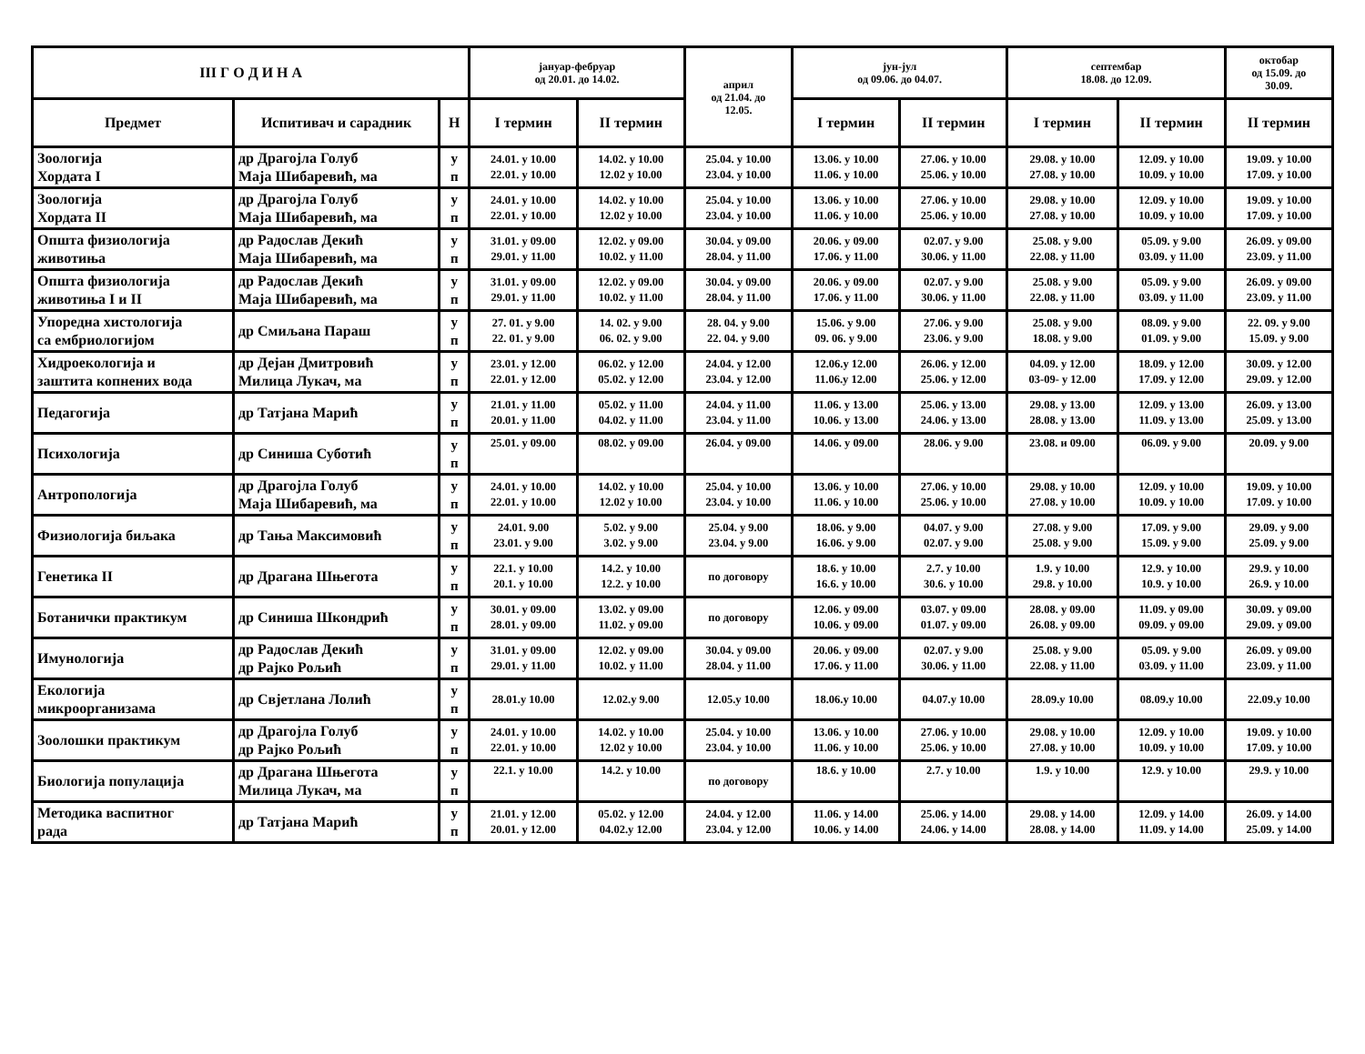| III Г О Д И Н А | | | јануар-фебруар од 20.01. до 14.02. | | април од 21.04. до 12.05. | јун-јул од 09.06. до 04.07. | | септембар 18.08. до 12.09. | | октобар од 15.09. до 30.09. |
| --- | --- | --- | --- | --- | --- | --- | --- | --- | --- | --- |
| Предмет | Испитивач и сарадник | Н | I термин | II термин | | I термин | II термин | I термин | II термин | II термин |
| Зоологија Хордата I | др Драгојла Голуб Маја Шибаревић, ма | у п | 24.01. у 10.00 22.01. у 10.00 | 14.02. у 10.00 12.02 у 10.00 | 25.04. у 10.00 23.04. у 10.00 | 13.06. у 10.00 11.06. у 10.00 | 27.06. у 10.00 25.06. у 10.00 | 29.08. у 10.00 27.08. у 10.00 | 12.09. у 10.00 10.09. у 10.00 | 19.09. у 10.00 17.09. у 10.00 |
| Зоологија Хордата II | др Драгојла Голуб Маја Шибаревић, ма | у п | 24.01. у 10.00 22.01. у 10.00 | 14.02. у 10.00 12.02 у 10.00 | 25.04. у 10.00 23.04. у 10.00 | 13.06. у 10.00 11.06. у 10.00 | 27.06. у 10.00 25.06. у 10.00 | 29.08. у 10.00 27.08. у 10.00 | 12.09. у 10.00 10.09. у 10.00 | 19.09. у 10.00 17.09. у 10.00 |
| Општа физиологија животиња | др Радослав Декић Маја Шибаревић, ма | у п | 31.01. у 09.00 29.01. у 11.00 | 12.02. у 09.00 10.02. у 11.00 | 30.04. у 09.00 28.04. у 11.00 | 20.06. у 09.00 17.06. у 11.00 | 02.07. у 9.00 30.06. у 11.00 | 25.08. у 9.00 22.08. у 11.00 | 05.09. у 9.00 03.09. у 11.00 | 26.09. у 09.00 23.09. у 11.00 |
| Општа физиологија животиња I и II | др Радослав Декић Маја Шибаревић, ма | у п | 31.01. у 09.00 29.01. у 11.00 | 12.02. у 09.00 10.02. у 11.00 | 30.04. у 09.00 28.04. у 11.00 | 20.06. у 09.00 17.06. у 11.00 | 02.07. у 9.00 30.06. у 11.00 | 25.08. у 9.00 22.08. у 11.00 | 05.09. у 9.00 03.09. у 11.00 | 26.09. у 09.00 23.09. у 11.00 |
| Упоредна хистологија са ембриологијом | др Смиљана Параш | у п | 27. 01. у 9.00 22. 01. у 9.00 | 14. 02. у 9.00 06. 02. у 9.00 | 28. 04. у 9.00 22. 04. у 9.00 | 15.06. у 9.00 09. 06. у 9.00 | 27.06. у 9.00 23.06. у 9.00 | 25.08. у 9.00 18.08. у 9.00 | 08.09. у 9.00 01.09. у 9.00 | 22. 09. у 9.00 15.09. у 9.00 |
| Хидроекологија и заштита копнених вода | др Дејан Дмитровић Милица Лукач, ма | у п | 23.01. у 12.00 22.01. у 12.00 | 06.02. у 12.00 05.02. у 12.00 | 24.04. у 12.00 23.04. у 12.00 | 12.06.у 12.00 11.06.у 12.00 | 26.06. у 12.00 25.06. у 12.00 | 04.09. у 12.00 03-09- у 12.00 | 18.09. у 12.00 17.09. у 12.00 | 30.09. у 12.00 29.09. у 12.00 |
| Педагогија | др Татјана Марић | у п | 21.01. у 11.00 20.01. у 11.00 | 05.02. у 11.00 04.02. у 11.00 | 24.04. у 11.00 23.04. у 11.00 | 11.06. у 13.00 10.06. у 13.00 | 25.06. у 13.00 24.06. у 13.00 | 29.08. у 13.00 28.08. у 13.00 | 12.09. у 13.00 11.09. у 13.00 | 26.09. у 13.00 25.09. у 13.00 |
| Психологија | др Синиша Суботић | у п | 25.01. у 09.00 | 08.02. у 09.00 | 26.04. у 09.00 | 14.06. у 09.00 | 28.06. у 9.00 | 23.08. и 09.00 | 06.09. у 9.00 | 20.09. у 9.00 |
| Антропологија | др Драгојла Голуб Маја Шибаревић, ма | у п | 24.01. у 10.00 22.01. у 10.00 | 14.02. у 10.00 12.02 у 10.00 | 25.04. у 10.00 23.04. у 10.00 | 13.06. у 10.00 11.06. у 10.00 | 27.06. у 10.00 25.06. у 10.00 | 29.08. у 10.00 27.08. у 10.00 | 12.09. у 10.00 10.09. у 10.00 | 19.09. у 10.00 17.09. у 10.00 |
| Физиологија биљака | др Тања Максимовић | у п | 24.01. 9.00 23.01. у 9.00 | 5.02. у 9.00 3.02. у 9.00 | 25.04. у 9.00 23.04. у 9.00 | 18.06. у 9.00 16.06. у 9.00 | 04.07. у 9.00 02.07. у 9.00 | 27.08. у 9.00 25.08. у 9.00 | 17.09. у 9.00 15.09. у 9.00 | 29.09. у 9.00 25.09. у 9.00 |
| Генетика II | др Драгана Шњегота | у п | 22.1. у 10.00 20.1. у 10.00 | 14.2. у 10.00 12.2. у 10.00 | по договору | 18.6. у 10.00 16.6. у 10.00 | 2.7. у 10.00 30.6. у 10.00 | 1.9. у 10.00 29.8. у 10.00 | 12.9. у 10.00 10.9. у 10.00 | 29.9. у 10.00 26.9. у 10.00 |
| Ботанички практикум | др Синиша Шкондрић | у п | 30.01. у 09.00 28.01. у 09.00 | 13.02. у 09.00 11.02. у 09.00 | по договору | 12.06. у 09.00 10.06. у 09.00 | 03.07. у 09.00 01.07. у 09.00 | 28.08. у 09.00 26.08. у 09.00 | 11.09. у 09.00 09.09. у 09.00 | 30.09. у 09.00 29.09. у 09.00 |
| Имунологија | др Радослав Декић др Рајко Рољић | у п | 31.01. у 09.00 29.01. у 11.00 | 12.02. у 09.00 10.02. у 11.00 | 30.04. у 09.00 28.04. у 11.00 | 20.06. у 09.00 17.06. у 11.00 | 02.07. у 9.00 30.06. у 11.00 | 25.08. у 9.00 22.08. у 11.00 | 05.09. у 9.00 03.09. у 11.00 | 26.09. у 09.00 23.09. у 11.00 |
| Екологија микроорганизама | др Свјетлана Лолић | у п | 28.01.у 10.00 | 12.02.у 9.00 | 12.05.у 10.00 | 18.06.у 10.00 | 04.07.у 10.00 | 28.09.у 10.00 | 08.09.у 10.00 | 22.09.у 10.00 |
| Зоолошки практикум | др Драгојла Голуб др Рајко Рољић | у п | 24.01. у 10.00 22.01. у 10.00 | 14.02. у 10.00 12.02 у 10.00 | 25.04. у 10.00 23.04. у 10.00 | 13.06. у 10.00 11.06. у 10.00 | 27.06. у 10.00 25.06. у 10.00 | 29.08. у 10.00 27.08. у 10.00 | 12.09. у 10.00 10.09. у 10.00 | 19.09. у 10.00 17.09. у 10.00 |
| Биологија популација | др Драгана Шњегота Милица Лукач, ма | у п | 22.1. у 10.00 | 14.2. у 10.00 | по договору | 18.6. у 10.00 | 2.7. у 10.00 | 1.9. у 10.00 | 12.9. у 10.00 | 29.9. у 10.00 |
| Методика васпитног рада | др Татјана Марић | у п | 21.01. у 12.00 20.01. у 12.00 | 05.02. у 12.00 04.02.у 12.00 | 24.04. у 12.00 23.04. у 12.00 | 11.06. у 14.00 10.06. у 14.00 | 25.06. у 14.00 24.06. у 14.00 | 29.08. у 14.00 28.08. у 14.00 | 12.09. у 14.00 11.09. у 14.00 | 26.09. у 14.00 25.09. у 14.00 |